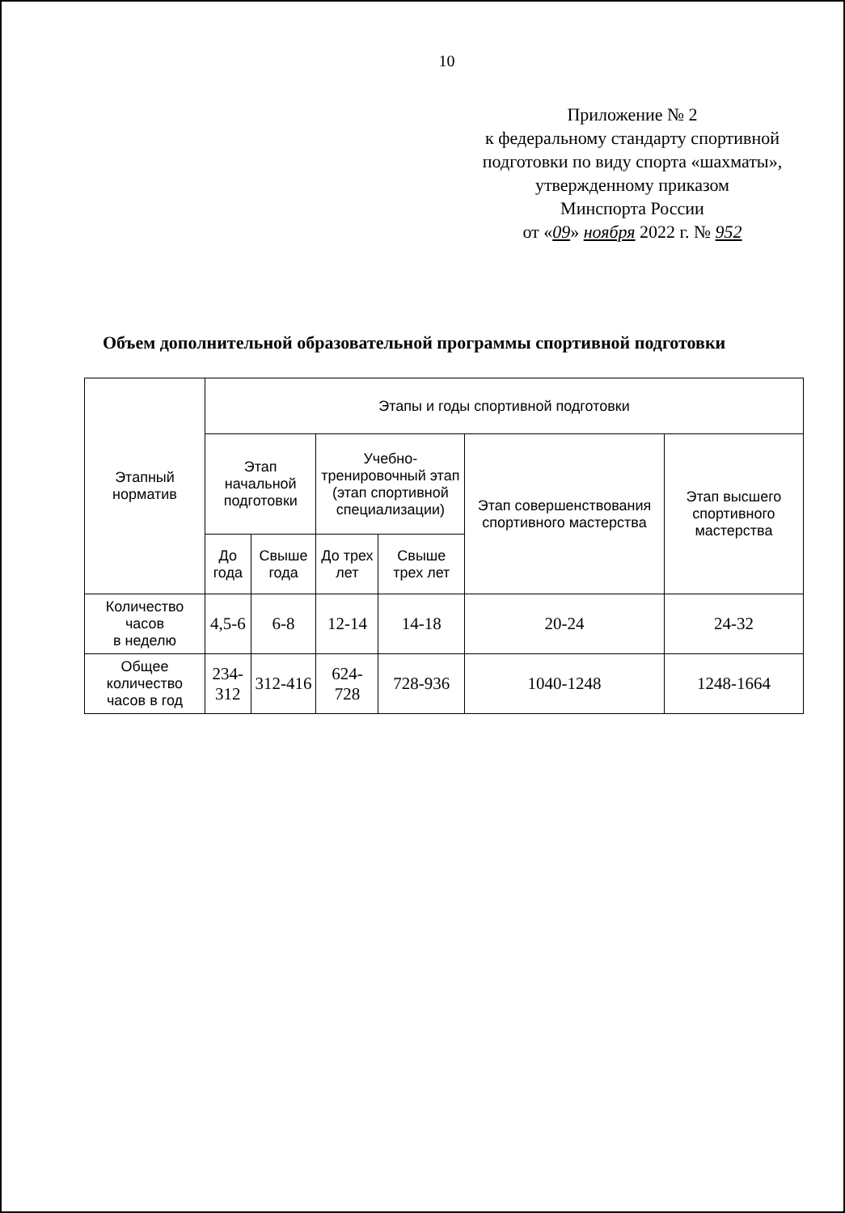10
Приложение № 2
к федеральному стандарту спортивной подготовки по виду спорта «шахматы»,
утвержденному приказом
Минспорта России
от «09» ноября 2022 г. № 952
Объем дополнительной образовательной программы спортивной подготовки
| Этапный норматив | Этапы и годы спортивной подготовки | | | | | |
| --- | --- | --- | --- | --- | --- | --- |
| | Этап начальной подготовки | | Учебно-тренировочный этап (этап спортивной специализации) | | Этап совершенствования спортивного мастерства | Этап высшего спортивного мастерства |
| | До года | Свыше года | До трех лет | Свыше трех лет | | |
| Количество часов в неделю | 4,5-6 | 6-8 | 12-14 | 14-18 | 20-24 | 24-32 |
| Общее количество часов в год | 234-312 | 312-416 | 624-728 | 728-936 | 1040-1248 | 1248-1664 |